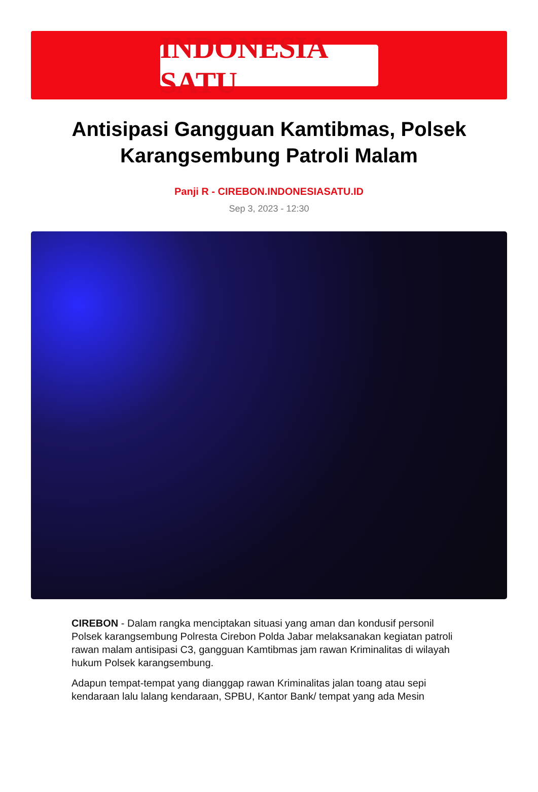INDONESIA SATU
Antisipasi Gangguan Kamtibmas, Polsek Karangsembung Patroli Malam
Panji R - CIREBON.INDONESIASATU.ID
Sep 3, 2023 - 12:30
CIREBON - Dalam rangka menciptakan situasi yang aman dan kondusif personil Polsek karangsembung Polresta Cirebon Polda Jabar melaksanakan kegiatan patroli rawan malam antisipasi C3, gangguan Kamtibmas jam rawan Kriminalitas di wilayah hukum Polsek karangsembung.
Adapun tempat-tempat yang dianggap rawan Kriminalitas jalan toang atau sepi kendaraan lalu lalang kendaraan, SPBU, Kantor Bank/ tempat yang ada Mesin